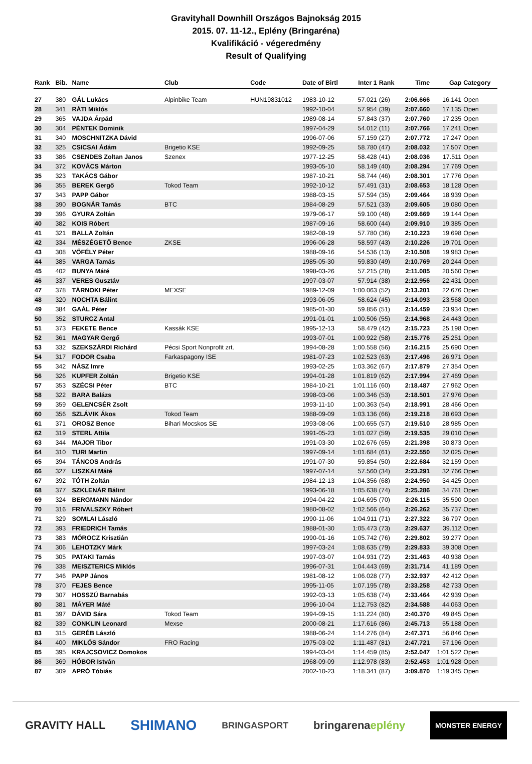Gravityhall Downhill Országos Bajnokság 2015
2015. 07. 11-12., Eplény (Bringaréna)
Kvalifikáció - végeredmény
Result of Qualifying
| Rank | Bib. | Name | Club | Code | Date of Birtl | Inter 1 | Rank | Time | Gap | Category |
| --- | --- | --- | --- | --- | --- | --- | --- | --- | --- | --- |
| 27 | 380 | GÁL Lukács | Alpinbike Team | HUN19831012 | 1983-10-12 | 57.021 | (26) | 2:06.666 | 16.141 | Open |
| 28 | 341 | RÁTI Miklós | | | 1992-10-04 | 57.954 | (39) | 2:07.660 | 17.135 | Open |
| 29 | 365 | VAJDA Árpád | | | 1989-08-14 | 57.843 | (37) | 2:07.760 | 17.235 | Open |
| 30 | 304 | PÉNTEK Dominik | | | 1997-04-29 | 54.012 | (11) | 2:07.766 | 17.241 | Open |
| 31 | 340 | MOSCHNITZKA Dávid | | | 1996-07-06 | 57.159 | (27) | 2:07.772 | 17.247 | Open |
| 32 | 325 | CSICSAI Ádám | Brigetio KSE | | 1992-09-25 | 58.780 | (47) | 2:08.032 | 17.507 | Open |
| 33 | 386 | CSENDES Zoltan Janos | Szenex | | 1977-12-25 | 58.428 | (41) | 2:08.036 | 17.511 | Open |
| 34 | 372 | KOVÁCS Márton | | | 1993-05-10 | 58.149 | (40) | 2:08.294 | 17.769 | Open |
| 35 | 323 | TAKÁCS Gábor | | | 1987-10-21 | 58.744 | (46) | 2:08.301 | 17.776 | Open |
| 36 | 355 | BEREK Gergő | Tokod Team | | 1992-10-12 | 57.491 | (31) | 2:08.653 | 18.128 | Open |
| 37 | 343 | PAPP Gábor | | | 1988-03-15 | 57.594 | (35) | 2:09.464 | 18.939 | Open |
| 38 | 390 | BOGNÁR Tamás | BTC | | 1984-08-29 | 57.521 | (33) | 2:09.605 | 19.080 | Open |
| 39 | 396 | GYURA Zoltán | | | 1979-06-17 | 59.100 | (48) | 2:09.669 | 19.144 | Open |
| 40 | 382 | KOIS Róbert | | | 1987-09-16 | 58.600 | (44) | 2:09.910 | 19.385 | Open |
| 41 | 321 | BALLA Zoltán | | | 1982-08-19 | 57.780 | (36) | 2:10.223 | 19.698 | Open |
| 42 | 334 | MÉSZÉGETŐ Bence | ZKSE | | 1996-06-28 | 58.597 | (43) | 2:10.226 | 19.701 | Open |
| 43 | 308 | VŐFÉLY Péter | | | 1988-09-16 | 54.536 | (13) | 2:10.508 | 19.983 | Open |
| 44 | 385 | VARGA Tamás | | | 1985-05-30 | 59.830 | (49) | 2:10.769 | 20.244 | Open |
| 45 | 402 | BUNYA Máté | | | 1998-03-26 | 57.215 | (28) | 2:11.085 | 20.560 | Open |
| 46 | 337 | VERES Gusztáv | | | 1997-03-07 | 57.914 | (38) | 2:12.956 | 22.431 | Open |
| 47 | 378 | TÁRNOKI Péter | MEXSE | | 1989-12-09 | 1:00.063 | (52) | 2:13.201 | 22.676 | Open |
| 48 | 320 | NOCHTA Bálint | | | 1993-06-05 | 58.624 | (45) | 2:14.093 | 23.568 | Open |
| 49 | 384 | GAÁL Péter | | | 1985-01-30 | 59.856 | (51) | 2:14.459 | 23.934 | Open |
| 50 | 352 | STURCZ Antal | | | 1991-01-01 | 1:00.506 | (55) | 2:14.968 | 24.443 | Open |
| 51 | 373 | FEKETE Bence | Kassák KSE | | 1995-12-13 | 58.479 | (42) | 2:15.723 | 25.198 | Open |
| 52 | 361 | MAGYAR Gergő | | | 1993-07-01 | 1:00.922 | (58) | 2:15.776 | 25.251 | Open |
| 53 | 332 | SZEKSZÁRDI Richárd | Pécsi Sport Nonprofit zrt. | | 1994-08-28 | 1:00.558 | (56) | 2:16.215 | 25.690 | Open |
| 54 | 317 | FODOR Csaba | Farkaspagony ISE | | 1981-07-23 | 1:02.523 | (63) | 2:17.496 | 26.971 | Open |
| 55 | 342 | NÁSZ Imre | | | 1993-02-25 | 1:03.362 | (67) | 2:17.879 | 27.354 | Open |
| 56 | 326 | KUPFER Zoltán | Brigetio KSE | | 1994-01-28 | 1:01.819 | (62) | 2:17.994 | 27.469 | Open |
| 57 | 353 | SZÉCSI Péter | BTC | | 1984-10-21 | 1:01.116 | (60) | 2:18.487 | 27.962 | Open |
| 58 | 322 | BARA Balázs | | | 1998-03-06 | 1:00.346 | (53) | 2:18.501 | 27.976 | Open |
| 59 | 359 | GELENCSÉR Zsolt | | | 1993-11-10 | 1:00.363 | (54) | 2:18.991 | 28.466 | Open |
| 60 | 356 | SZLÁVIK Ákos | Tokod Team | | 1988-09-09 | 1:03.136 | (66) | 2:19.218 | 28.693 | Open |
| 61 | 371 | OROSZ Bence | Bihari Mocskos SE | | 1993-08-06 | 1:00.655 | (57) | 2:19.510 | 28.985 | Open |
| 62 | 319 | STERL Attila | | | 1991-05-23 | 1:01.027 | (59) | 2:19.535 | 29.010 | Open |
| 63 | 344 | MAJOR Tibor | | | 1991-03-30 | 1:02.676 | (65) | 2:21.398 | 30.873 | Open |
| 64 | 310 | TURI Martin | | | 1997-09-14 | 1:01.684 | (61) | 2:22.550 | 32.025 | Open |
| 65 | 394 | TÁNCOS András | | | 1991-07-30 | 59.854 | (50) | 2:22.684 | 32.159 | Open |
| 66 | 327 | LISZKAI Máté | | | 1997-07-14 | 57.560 | (34) | 2:23.291 | 32.766 | Open |
| 67 | 392 | TÓTH Zoltán | | | 1984-12-13 | 1:04.356 | (68) | 2:24.950 | 34.425 | Open |
| 68 | 377 | SZKLENÁR Bálint | | | 1993-06-18 | 1:05.638 | (74) | 2:25.286 | 34.761 | Open |
| 69 | 324 | BERGMANN Nándor | | | 1994-04-22 | 1:04.695 | (70) | 2:26.115 | 35.590 | Open |
| 70 | 316 | FRIVALSZKY Róbert | | | 1980-08-02 | 1:02.566 | (64) | 2:26.262 | 35.737 | Open |
| 71 | 329 | SOMLAI László | | | 1990-11-06 | 1:04.911 | (71) | 2:27.322 | 36.797 | Open |
| 72 | 393 | FRIEDRICH Tamás | | | 1988-01-30 | 1:05.473 | (73) | 2:29.637 | 39.112 | Open |
| 73 | 383 | MÓROCZ Krisztián | | | 1990-01-16 | 1:05.742 | (76) | 2:29.802 | 39.277 | Open |
| 74 | 306 | LEHOTZKY Márk | | | 1997-03-24 | 1:08.635 | (79) | 2:29.833 | 39.308 | Open |
| 75 | 305 | PATAKI Tamás | | | 1997-03-07 | 1:04.931 | (72) | 2:31.463 | 40.938 | Open |
| 76 | 338 | MEISZTERICS Miklós | | | 1996-07-31 | 1:04.443 | (69) | 2:31.714 | 41.189 | Open |
| 77 | 346 | PAPP János | | | 1981-08-12 | 1:06.028 | (77) | 2:32.937 | 42.412 | Open |
| 78 | 370 | FEJES Bence | | | 1995-11-05 | 1:07.195 | (78) | 2:33.258 | 42.733 | Open |
| 79 | 307 | HOSSZÚ Barnabás | | | 1992-03-13 | 1:05.638 | (74) | 2:33.464 | 42.939 | Open |
| 80 | 381 | MÁYER Máté | | | 1996-10-04 | 1:12.753 | (82) | 2:34.588 | 44.063 | Open |
| 81 | 397 | DÁVID Sára | Tokod Team | | 1994-09-15 | 1:11.224 | (80) | 2:40.370 | 49.845 | Open |
| 82 | 339 | CONKLIN Leonard | Mexse | | 2000-08-21 | 1:17.616 | (86) | 2:45.713 | 55.188 | Open |
| 83 | 315 | GERÉB László | | | 1988-06-24 | 1:14.276 | (84) | 2:47.371 | 56.846 | Open |
| 84 | 400 | MIKLÓS Sándor | FRO Racing | | 1975-03-02 | 1:11.487 | (81) | 2:47.721 | 57.196 | Open |
| 85 | 395 | KRAJCSOVICZ Domokos | | | 1994-03-04 | 1:14.459 | (85) | 2:52.047 | 1:01.522 | Open |
| 86 | 369 | HÓBOR István | | | 1968-09-09 | 1:12.978 | (83) | 2:52.453 | 1:01.928 | Open |
| 87 | 309 | APRÓ Tóbiás | | | 2002-10-23 | 1:18.341 | (87) | 3:09.870 | 1:19.345 | Open |
GRAVITY HALL SHIMANO BRINGASPORT bringarenaeplény MONSTER ENERGY